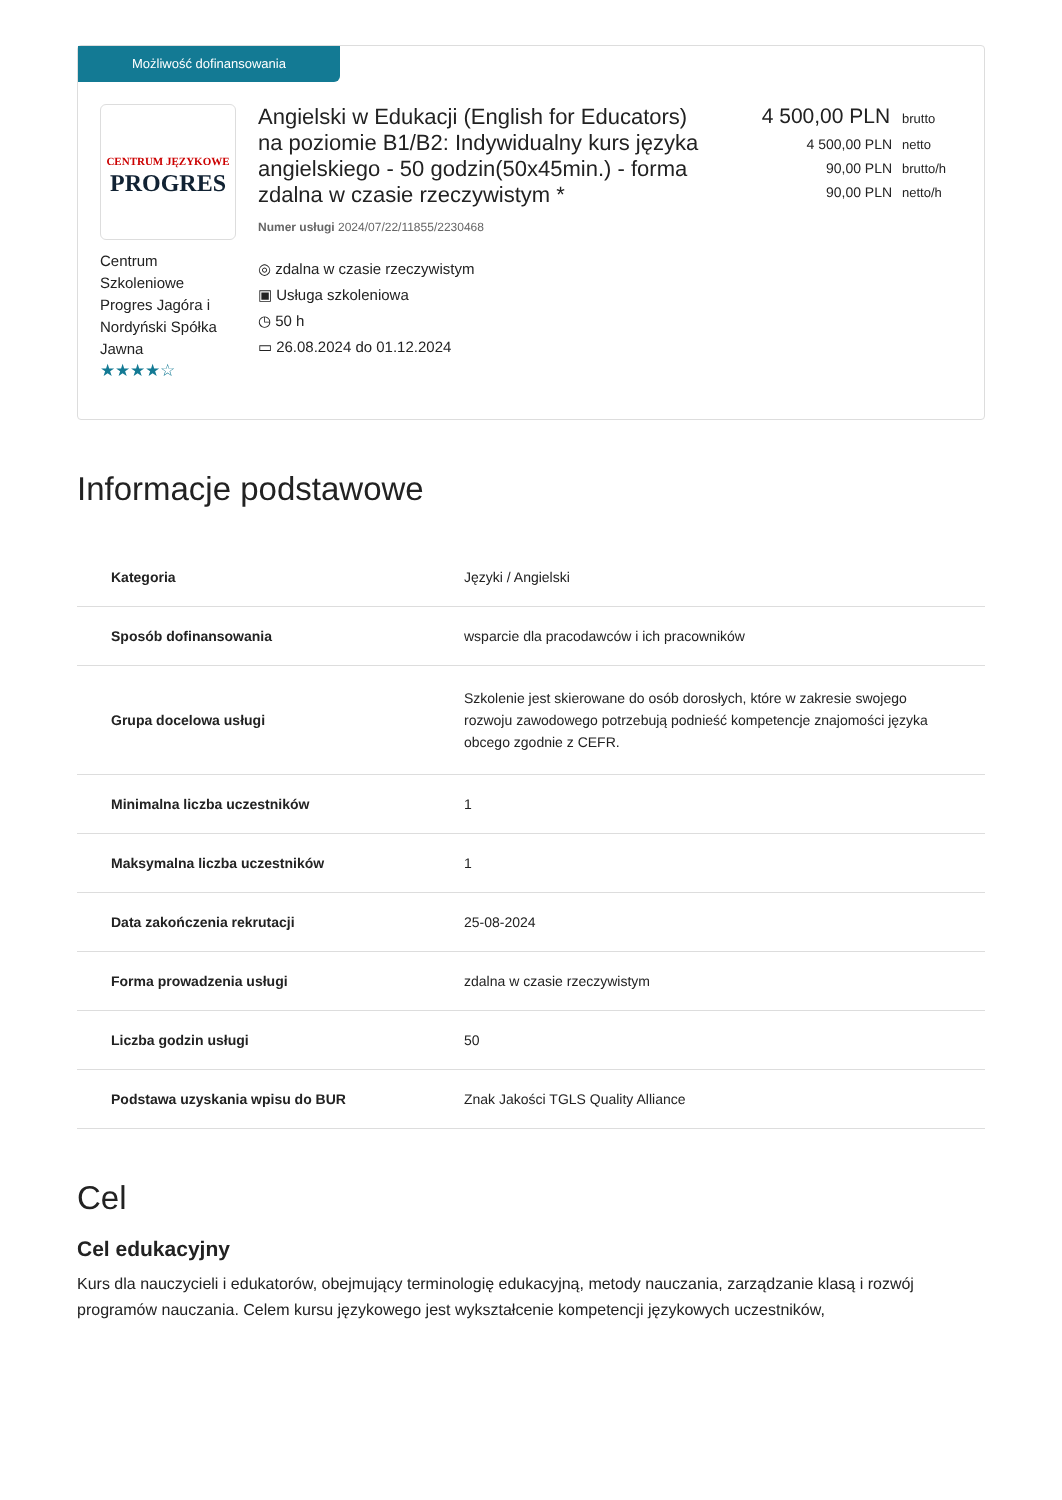Możliwość dofinansowania
CENTRUM JĘZYKOWE
PROGRES
Centrum Szkoleniowe Progres Jagóra i Nordyński Spółka Jawna
★★★★☆
Angielski w Edukacji (English for Educators) na poziomie B1/B2: Indywidualny kurs języka angielskiego - 50 godzin(50x45min.) - forma zdalna w czasie rzeczywistym *
Numer usługi 2024/07/22/11855/2230468
◎ zdalna w czasie rzeczywistym
▣ Usługa szkoleniowa
◷ 50 h
▭ 26.08.2024 do 01.12.2024
4 500,00 PLN brutto
4 500,00 PLN netto
90,00 PLN brutto/h
90,00 PLN netto/h
Informacje podstawowe
| Kategoria | Języki / Angielski |
| Sposób dofinansowania | wsparcie dla pracodawców i ich pracowników |
| Grupa docelowa usługi | Szkolenie jest skierowane do osób dorosłych, które w zakresie swojego rozwoju zawodowego potrzebują podnieść kompetencje znajomości języka obcego zgodnie z CEFR. |
| Minimalna liczba uczestników | 1 |
| Maksymalna liczba uczestników | 1 |
| Data zakończenia rekrutacji | 25-08-2024 |
| Forma prowadzenia usługi | zdalna w czasie rzeczywistym |
| Liczba godzin usługi | 50 |
| Podstawa uzyskania wpisu do BUR | Znak Jakości TGLS Quality Alliance |
Cel
Cel edukacyjny
Kurs dla nauczycieli i edukatorów, obejmujący terminologię edukacyjną, metody nauczania, zarządzanie klasą i rozwój programów nauczania. Celem kursu językowego jest wykształcenie kompetencji językowych uczestników,